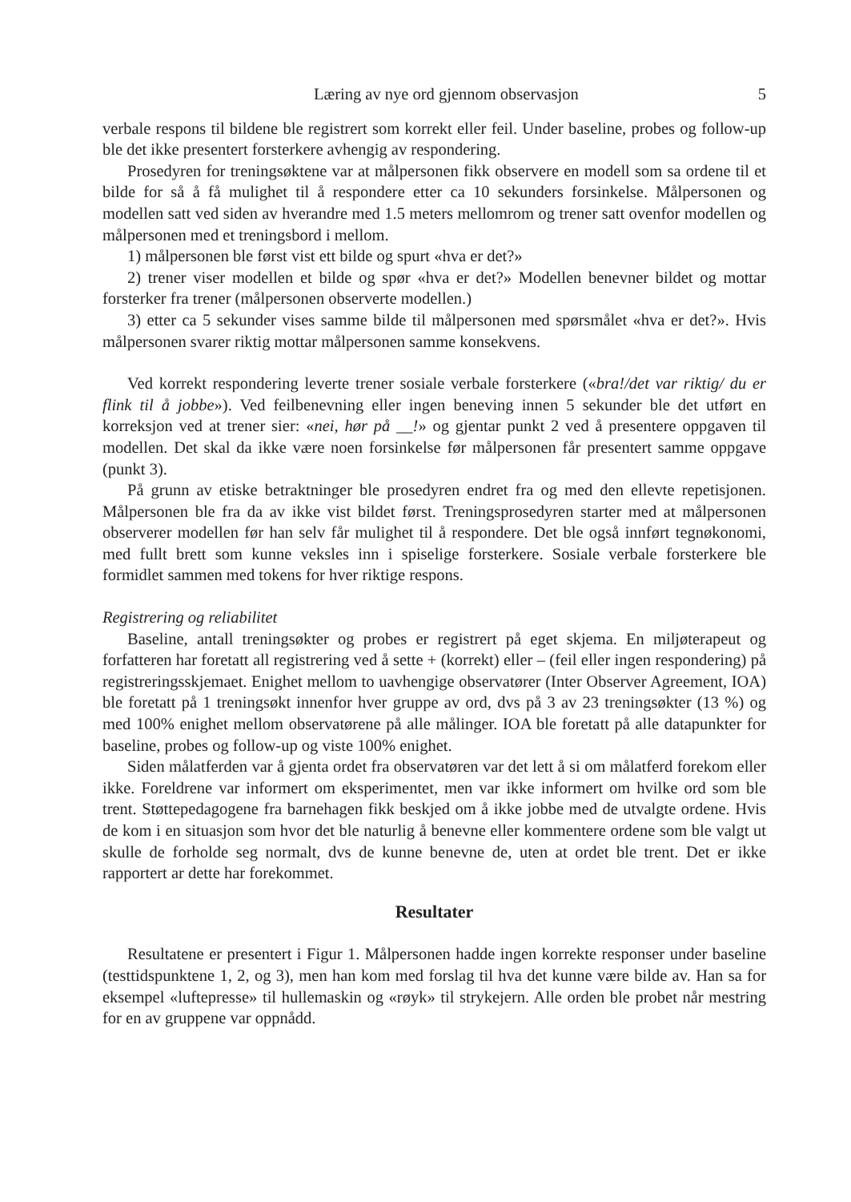Læring av nye ord gjennom observasjon 5
verbale respons til bildene ble registrert som korrekt eller feil. Under baseline, probes og follow-up ble det ikke presentert forsterkere avhengig av respondering.
Prosedyren for treningsøktene var at målpersonen fikk observere en modell som sa ordene til et bilde for så å få mulighet til å respondere etter ca 10 sekunders forsinkelse. Målpersonen og modellen satt ved siden av hverandre med 1.5 meters mellomrom og trener satt ovenfor modellen og målpersonen med et treningsbord i mellom.
1) målpersonen ble først vist ett bilde og spurt «hva er det?»
2) trener viser modellen et bilde og spør «hva er det?» Modellen benevner bildet og mottar forsterker fra trener (målpersonen observerte modellen.)
3) etter ca 5 sekunder vises samme bilde til målpersonen med spørsmålet «hva er det?». Hvis målpersonen svarer riktig mottar målpersonen samme konsekvens.
Ved korrekt respondering leverte trener sosiale verbale forsterkere («bra!/det var riktig/ du er flink til å jobbe»). Ved feilbenevning eller ingen beneving innen 5 sekunder ble det utført en korreksjon ved at trener sier: «nei, hør på __!» og gjentar punkt 2 ved å presentere oppgaven til modellen. Det skal da ikke være noen forsinkelse før målpersonen får presentert samme oppgave (punkt 3).
På grunn av etiske betraktninger ble prosedyren endret fra og med den ellevte repetisjonen. Målpersonen ble fra da av ikke vist bildet først. Treningsprosedyren starter med at målpersonen observerer modellen før han selv får mulighet til å respondere. Det ble også innført tegnøkonomi, med fullt brett som kunne veksles inn i spiselige forsterkere. Sosiale verbale forsterkere ble formidlet sammen med tokens for hver riktige respons.
Registrering og reliabilitet
Baseline, antall treningsøkter og probes er registrert på eget skjema. En miljøterapeut og forfatteren har foretatt all registrering ved å sette + (korrekt) eller – (feil eller ingen respondering) på registreringsskjemaet. Enighet mellom to uavhengige observatører (Inter Observer Agreement, IOA) ble foretatt på 1 treningsøkt innenfor hver gruppe av ord, dvs på 3 av 23 treningsøkter (13 %) og med 100% enighet mellom observatørene på alle målinger. IOA ble foretatt på alle datapunkter for baseline, probes og follow-up og viste 100% enighet.
Siden målatferden var å gjenta ordet fra observatøren var det lett å si om målatferd forekom eller ikke. Foreldrene var informert om eksperimentet, men var ikke informert om hvilke ord som ble trent. Støttepedagogene fra barnehagen fikk beskjed om å ikke jobbe med de utvalgte ordene. Hvis de kom i en situasjon som hvor det ble naturlig å benevne eller kommentere ordene som ble valgt ut skulle de forholde seg normalt, dvs de kunne benevne de, uten at ordet ble trent. Det er ikke rapportert ar dette har forekommet.
Resultater
Resultatene er presentert i Figur 1. Målpersonen hadde ingen korrekte responser under baseline (testtidspunktene 1, 2, og 3), men han kom med forslag til hva det kunne være bilde av. Han sa for eksempel «luftepresse» til hullemaskin og «røyk» til strykejern. Alle orden ble probet når mestring for en av gruppene var oppnådd.